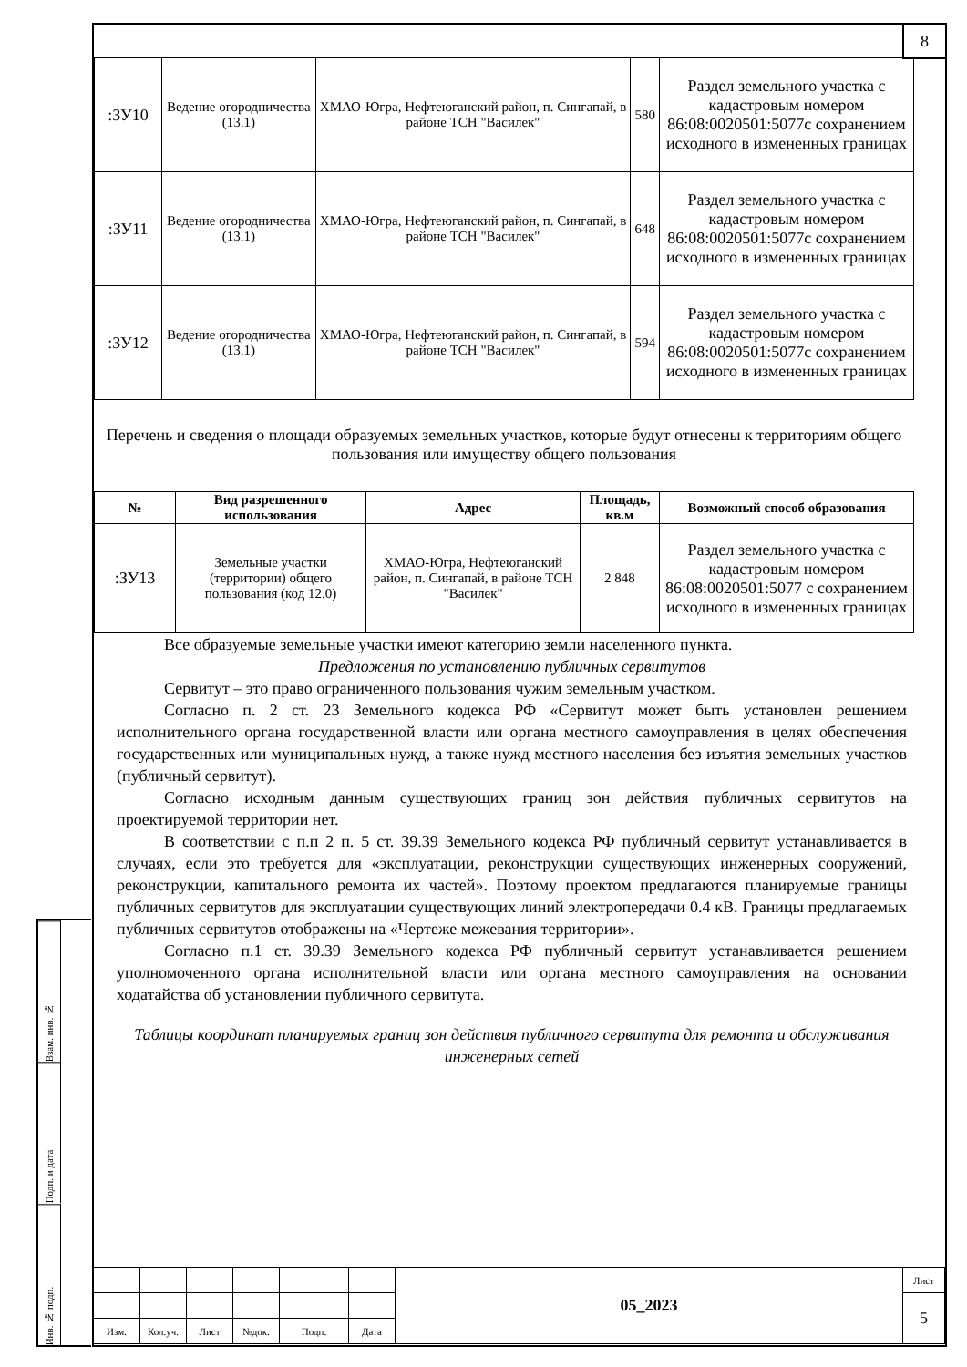8
| :ЗУ10 | Ведение огородничества (13.1) | ХМАО-Югра, Нефтеюганский район, п. Сингапай, в районе ТСН "Василек" | 580 | Раздел земельного участка с кадастровым номером 86:08:0020501:5077с сохранением исходного в измененных границах |
| :ЗУ11 | Ведение огородничества (13.1) | ХМАО-Югра, Нефтеюганский район, п. Сингапай, в районе ТСН "Василек" | 648 | Раздел земельного участка с кадастровым номером 86:08:0020501:5077с сохранением исходного в измененных границах |
| :ЗУ12 | Ведение огородничества (13.1) | ХМАО-Югра, Нефтеюганский район, п. Сингапай, в районе ТСН "Василек" | 594 | Раздел земельного участка с кадастровым номером 86:08:0020501:5077с сохранением исходного в измененных границах |
Перечень и сведения о площади образуемых земельных участков, которые будут отнесены к территориям общего пользования или имуществу общего пользования
| № | Вид разрешенного использования | Адрес | Площадь, кв.м | Возможный способ образования |
| --- | --- | --- | --- | --- |
| :ЗУ13 | Земельные участки (территории) общего пользования (код 12.0) | ХМАО-Югра, Нефтеюганский район, п. Сингапай, в районе ТСН "Василек" | 2 848 | Раздел земельного участка с кадастровым номером 86:08:0020501:5077 с сохранением исходного в измененных границах |
Все образуемые земельные участки имеют категорию земли населенного пункта.
Предложения по установлению публичных сервитутов
Сервитут – это право ограниченного пользования чужим земельным участком.
Согласно п. 2 ст. 23 Земельного кодекса РФ «Сервитут может быть установлен решением исполнительного органа государственной власти или органа местного самоуправления в целях обеспечения государственных или муниципальных нужд, а также нужд местного населения без изъятия земельных участков (публичный сервитут).
Согласно исходным данным существующих границ зон действия публичных сервитутов на проектируемой территории нет.
В соответствии с п.п 2 п. 5 ст. 39.39 Земельного кодекса РФ публичный сервитут устанавливается в случаях, если это требуется для «эксплуатации, реконструкции существующих инженерных сооружений, реконструкции, капитального ремонта их частей». Поэтому проектом предлагаются планируемые границы публичных сервитутов для эксплуатации существующих линий электропередачи 0.4 кВ. Границы предлагаемых публичных сервитутов отображены на «Чертеже межевания территории».
Согласно п.1 ст. 39.39 Земельного кодекса РФ публичный сервитут устанавливается решением уполномоченного органа исполнительной власти или органа местного самоуправления на основании ходатайства об установлении публичного сервитута.
Таблицы координат планируемых границ зон действия публичного сервитута для ремонта и обслуживания инженерных сетей
Взам. инв. №
Подп. и дата
Инв. № подп.
| | | | | | | 05_2023 | Лист |
| | | | | | | | 5 |
| Изм. | Кол.уч. | Лист | №док. | Подп. | Дата | | |